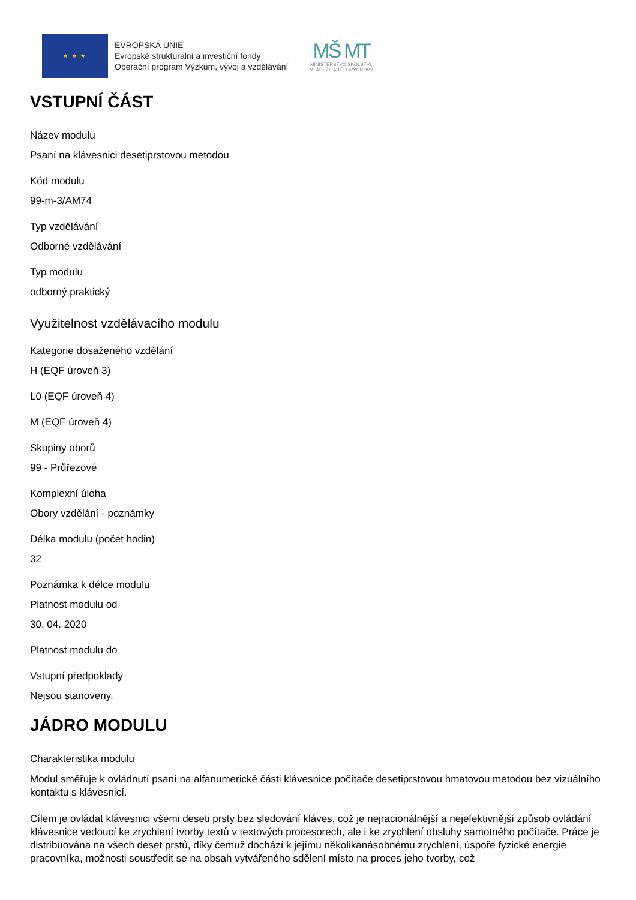★ ★ ★
EVROPSKÁ UNIE
Evropské strukturální a investiční fondy
Operační program Výzkum, vývoj a vzdělávání
MŠ MT
MINISTERSTVO ŠKOLSTVÍ,
MLÁDEŽE A TĚLOVÝCHOVY
VSTUPNÍ ČÁST
Název modulu
Psaní na klávesnici desetiprstovou metodou
Kód modulu
99-m-3/AM74
Typ vzdělávání
Odborné vzdělávání
Typ modulu
odborný praktický
Využitelnost vzdělávacího modulu
Kategorie dosaženého vzdělání
H (EQF úroveň 3)
L0 (EQF úroveň 4)
M (EQF úroveň 4)
Skupiny oborů
99 - Průřezové
Komplexní úloha
Obory vzdělání - poznámky
Délka modulu (počet hodin)
32
Poznámka k délce modulu
Platnost modulu od
30. 04. 2020
Platnost modulu do
Vstupní předpoklady
Nejsou stanoveny.
JÁDRO MODULU
Charakteristika modulu
Modul směřuje k ovládnutí psaní na alfanumerické části klávesnice počítače desetiprstovou hmatovou metodou bez vizuálního kontaktu s klávesnicí.
Cílem je ovládat klávesnici všemi deseti prsty bez sledování kláves, což je nejracionálnější a nejefektivnější způsob ovládání klávesnice vedoucí ke zrychlení tvorby textů v textových procesorech, ale i ke zrychlení obsluhy samotného počítače. Práce je distribuována na všech deset prstů, díky čemuž dochází k jejímu několikanásobnému zrychlení, úspoře fyzické energie pracovníka, možnosti soustředit se na obsah vytvářeného sdělení místo na proces jeho tvorby, což